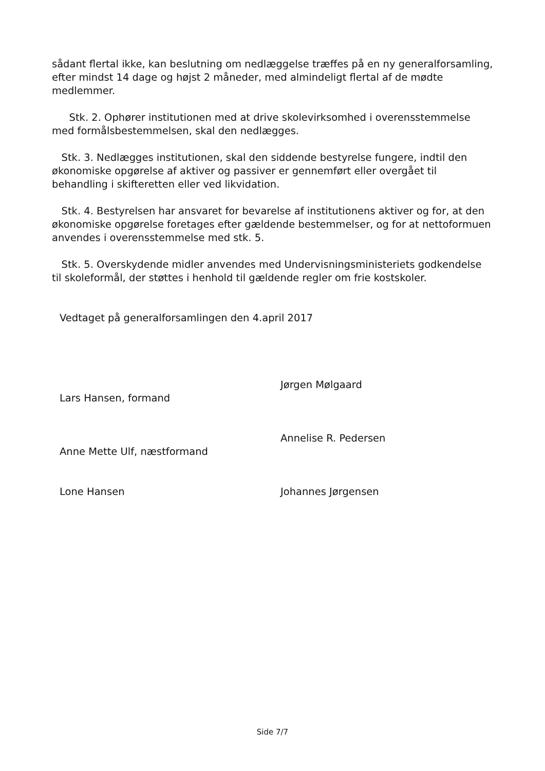sådant flertal ikke, kan beslutning om nedlæggelse træffes på en ny generalforsamling, efter mindst 14 dage og højst 2 måneder, med almindeligt flertal af de mødte medlemmer.
Stk. 2. Ophører institutionen med at drive skolevirksomhed i overensstemmelse med formålsbestemmelsen, skal den nedlægges.
Stk. 3. Nedlægges institutionen, skal den siddende bestyrelse fungere, indtil den økonomiske opgørelse af aktiver og passiver er gennemført eller overgået til behandling i skifteretten eller ved likvidation.
Stk. 4. Bestyrelsen har ansvaret for bevarelse af institutionens aktiver og for, at den økonomiske opgørelse foretages efter gældende bestemmelser, og for at nettoformuen anvendes i overensstemmelse med stk. 5.
Stk. 5. Overskydende midler anvendes med Undervisningsministeriets godkendelse til skoleformål, der støttes i henhold til gældende regler om frie kostskoler.
Vedtaget på generalforsamlingen den 4.april 2017
Lars Hansen, formand
Jørgen Mølgaard
Anne Mette Ulf, næstformand
Annelise R. Pedersen
Lone Hansen Johannes Jørgensen
Side 7/7